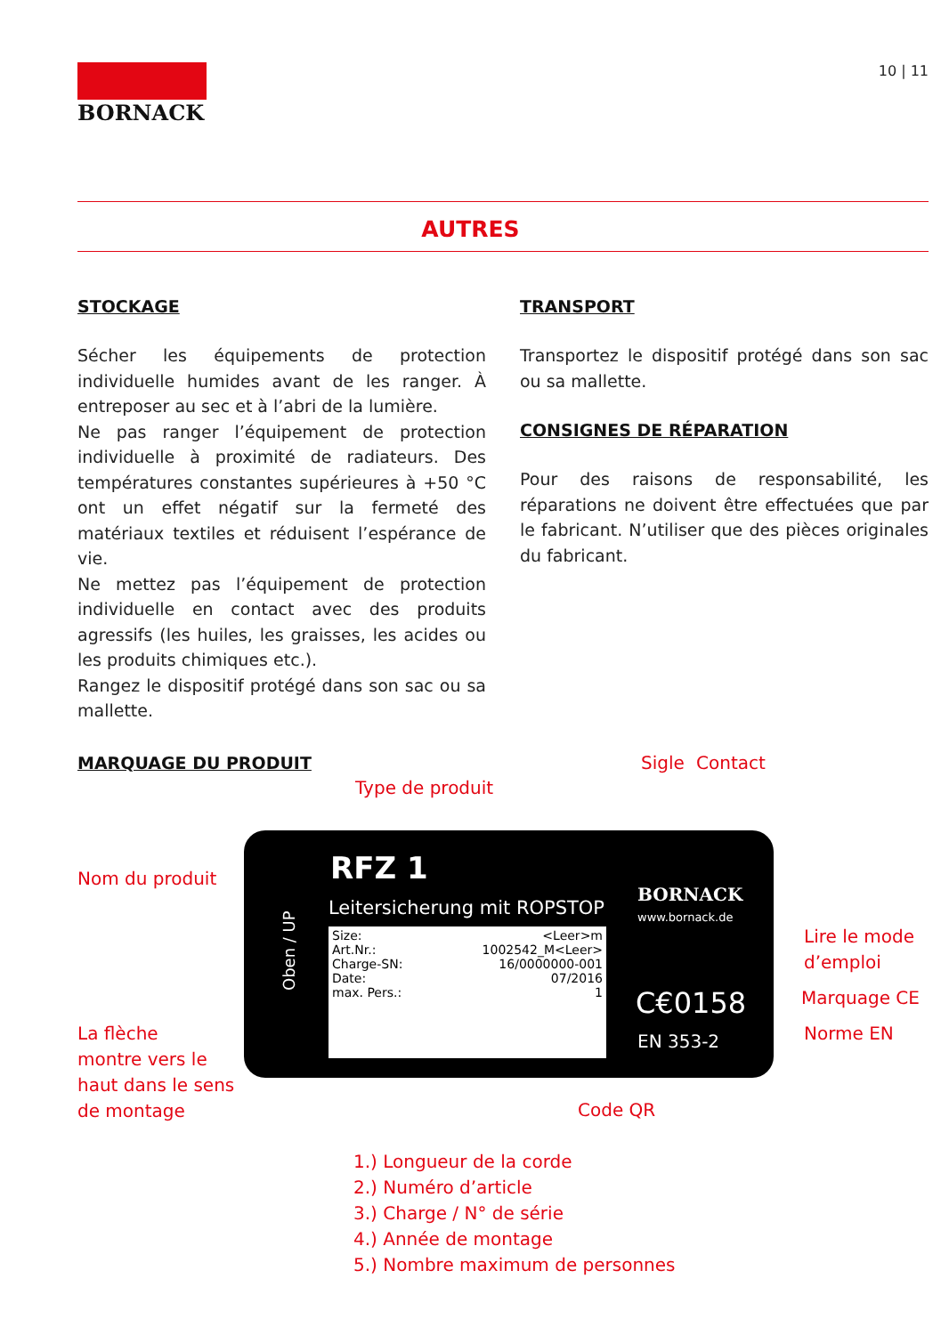BORNACK
10 | 11
AUTRES
STOCKAGE
Sécher les équipements de protection individuelle humides avant de les ranger. À entreposer au sec et à l’abri de la lumière.
Ne pas ranger l’équipement de protection individuelle à proximité de radiateurs. Des températures constantes supérieures à +50 °C ont un effet négatif sur la fermeté des matériaux textiles et réduisent l’espérance de vie.
Ne mettez pas l’équipement de protection individuelle en contact avec des produits agressifs (les huiles, les graisses, les acides ou les produits chimiques etc.).
Rangez le dispositif protégé dans son sac ou sa mallette.
TRANSPORT
Transportez le dispositif protégé dans son sac ou sa mallette.
CONSIGNES DE RÉPARATION
Pour des raisons de responsabilité, les réparations ne doivent être effectuées que par le fabricant. N’utiliser que des pièces originales du fabricant.
MARQUAGE DU PRODUIT
Type de produit
Sigle Contact
Nom du produit
RFZ 1
Leitersicherung mit ROPSTOP
Oben / UP
Size: <Leer>m
Art.Nr.: 1002542_M<Leer>
Charge-SN: 16/0000000-001
Date: 07/2016
max. Pers.: 1
BORNACK
www.bornack.de
C€0158
EN 353-2
Lire le mode
d’emploi
Marquage CE
Norme EN
La flèche
montre vers le
haut dans le sens
de montage
Code QR
1.) Longueur de la corde
2.) Numéro d’article
3.) Charge / N° de série
4.) Année de montage
5.) Nombre maximum de personnes